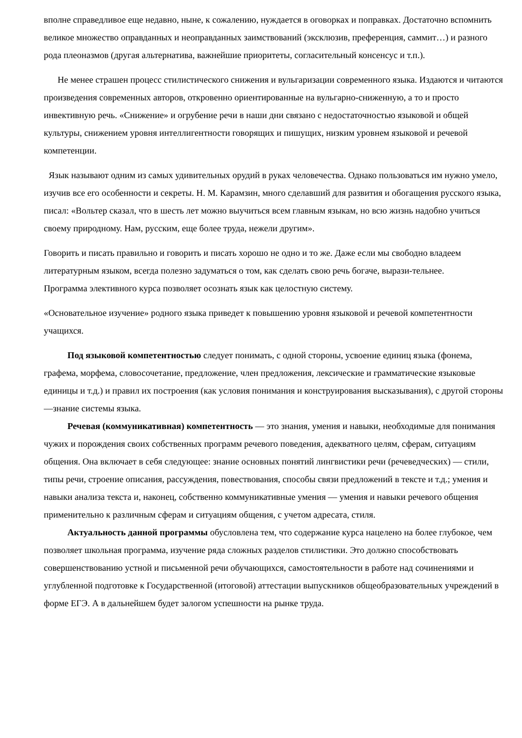вполне справедливое еще недавно, ныне, к сожалению, нуждается в оговорках и поправках. Достаточно вспомнить великое множество оправданных и неоправданных заимствований (эксклюзив, преференция, саммит…) и разного рода плеоназмов (другая альтернатива, важнейшие приоритеты, согласительный консенсус и т.п.).
Не менее страшен процесс стилистического снижения и вульгаризации современного языка. Издаются и читаются произведения современных авторов, откровенно ориентированные на вульгарно-сниженную, а то и просто инвективную речь. «Снижение» и огрубение речи в наши дни связано с недостаточностью языковой и общей культуры, снижением уровня интеллигентности говорящих и пишущих, низким уровнем языковой и речевой компетенции.
Язык называют одним из самых удивительных орудий в руках человечества. Однако пользоваться им нужно умело, изучив все его особенности и секреты. Н. М. Карамзин, много сделавший для развития и обогащения русского языка, писал: «Вольтер сказал, что в шесть лет можно выучиться всем главным языкам, но всю жизнь надобно учиться своему природному. Нам, русским, еще более труда, нежели другим».
Говорить и писать правильно и говорить и писать хорошо не одно и то же. Даже если мы свободно владеем литературным языком, всегда полезно задуматься о том, как сделать свою речь богаче, вырази-тельнее.
Программа элективного курса позволяет осознать язык как целостную систему.
«Основательное изучение» родного языка приведет к повышению уровня языковой и речевой компетентности учащихся.
Под языковой компетентностью следует понимать, с одной стороны, усвоение единиц языка (фонема, графема, морфема, словосочетание, предложение, член предложения, лексические и грамматические языковые единицы и т.д.) и правил их построения (как условия понимания и конструирования высказывания), с другой стороны—знание системы языка.
Речевая (коммуникативная) компетентность — это знания, умения и навыки, необходимые для понимания чужих и порождения своих собственных программ речевого поведения, адекватного целям, сферам, ситуациям общения. Она включает в себя следующее: знание основных понятий лингвистики речи (речеведческих) — стили, типы речи, строение описания, рассуждения, повествования, способы связи предложений в тексте и т.д.; умения и навыки анализа текста и, наконец, собственно коммуникативные умения — умения и навыки речевого общения применительно к различным сферам и ситуациям общения, с учетом адресата, стиля.
Актуальность данной программы обусловлена тем, что содержание курса нацелено на более глубокое, чем позволяет школьная программа, изучение ряда сложных разделов стилистики. Это должно способствовать совершенствованию устной и письменной речи обучающихся, самостоятельности в работе над сочинениями и углубленной подготовке к Государственной (итоговой) аттестации выпускников общеобразовательных учреждений в форме ЕГЭ. А в дальнейшем будет залогом успешности на рынке труда.